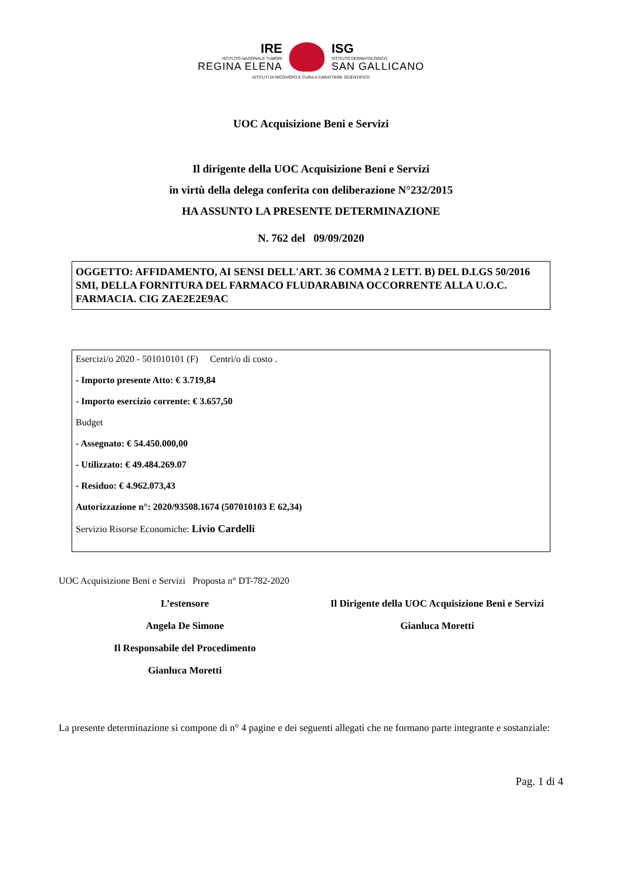IRE
ISTITUTO NAZIONALE TUMORI
REGINA ELENA
ISG
ISTITUTO DERMATOLOGICO
SAN GALLICANO
ISTITUTI DI RICOVERO E CURA A CARATTERE SCIENTIFICO
UOC Acquisizione Beni e Servizi
Il dirigente della UOC Acquisizione Beni e Servizi
in virtù della delega conferita con deliberazione N°232/2015
HA ASSUNTO LA PRESENTE DETERMINAZIONE
N. 762 del 09/09/2020
OGGETTO: AFFIDAMENTO, AI SENSI DELL'ART. 36 COMMA 2 LETT. B) DEL D.LGS 50/2016 SMI, DELLA FORNITURA DEL FARMACO FLUDARABINA OCCORRENTE ALLA U.O.C. FARMACIA. CIG ZAE2E2E9AC
Esercizi/o 2020 - 501010101 (F) Centri/o di costo .
- Importo presente Atto: € 3.719,84
- Importo esercizio corrente: € 3.657,50
Budget
- Assegnato: € 54.450.000,00
- Utilizzato: € 49.484.269.07
- Residuo: € 4.962.073,43
Autorizzazione n°: 2020/93508.1674 (507010103 E 62,34)
Servizio Risorse Economiche: Livio Cardelli
UOC Acquisizione Beni e Servizi Proposta n° DT-782-2020
L’estensore
Angela De Simone
Il Responsabile del Procedimento
Gianluca Moretti
Il Dirigente della UOC Acquisizione Beni e Servizi
Gianluca Moretti
La presente determinazione si compone di n° 4 pagine e dei seguenti allegati che ne formano parte integrante e sostanziale:
Pag. 1 di 4